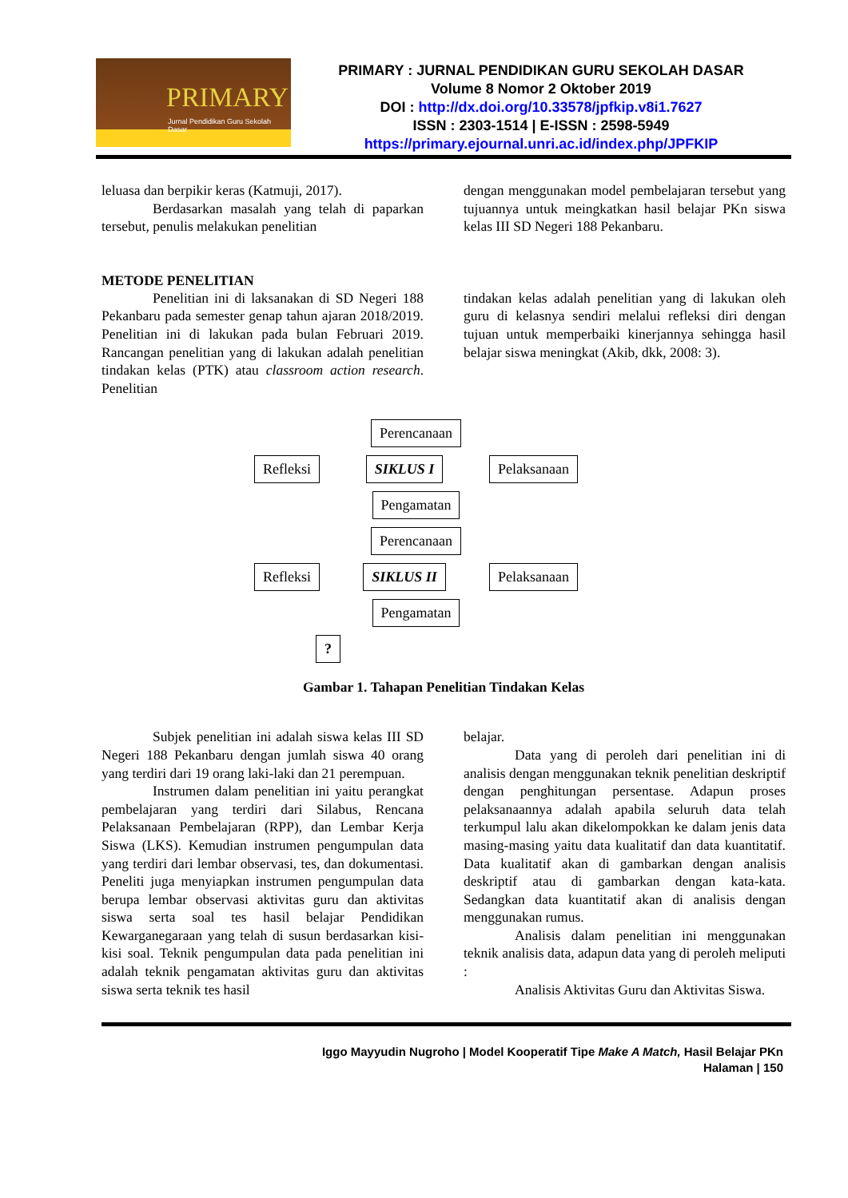PRIMARY
Jurnal Pendidikan Guru Sekolah Dasar
PRIMARY : JURNAL PENDIDIKAN GURU SEKOLAH DASAR
Volume 8 Nomor 2 Oktober 2019
DOI : http://dx.doi.org/10.33578/jpfkip.v8i1.7627
ISSN : 2303-1514 | E-ISSN : 2598-5949
https://primary.ejournal.unri.ac.id/index.php/JPFKIP
leluasa dan berpikir keras (Katmuji, 2017).
Berdasarkan masalah yang telah di paparkan tersebut, penulis melakukan penelitian
dengan menggunakan model pembelajaran tersebut yang tujuannya untuk meingkatkan hasil belajar PKn siswa kelas III SD Negeri 188 Pekanbaru.
METODE PENELITIAN
Penelitian ini di laksanakan di SD Negeri 188 Pekanbaru pada semester genap tahun ajaran 2018/2019. Penelitian ini di lakukan pada bulan Februari 2019. Rancangan penelitian yang di lakukan adalah penelitian tindakan kelas (PTK) atau classroom action research. Penelitian
tindakan kelas adalah penelitian yang di lakukan oleh guru di kelasnya sendiri melalui refleksi diri dengan tujuan untuk memperbaiki kinerjannya sehingga hasil belajar siswa meningkat (Akib, dkk, 2008: 3).
Perencanaan
Refleksi SIKLUS I Pelaksanaan
Pengamatan
Perencanaan
Refleksi SIKLUS II Pelaksanaan
Pengamatan
?
Gambar 1. Tahapan Penelitian Tindakan Kelas
Subjek penelitian ini adalah siswa kelas III SD Negeri 188 Pekanbaru dengan jumlah siswa 40 orang yang terdiri dari 19 orang laki-laki dan 21 perempuan.
Instrumen dalam penelitian ini yaitu perangkat pembelajaran yang terdiri dari Silabus, Rencana Pelaksanaan Pembelajaran (RPP), dan Lembar Kerja Siswa (LKS). Kemudian instrumen pengumpulan data yang terdiri dari lembar observasi, tes, dan dokumentasi. Peneliti juga menyiapkan instrumen pengumpulan data berupa lembar observasi aktivitas guru dan aktivitas siswa serta soal tes hasil belajar Pendidikan Kewarganegaraan yang telah di susun berdasarkan kisi-kisi soal. Teknik pengumpulan data pada penelitian ini adalah teknik pengamatan aktivitas guru dan aktivitas siswa serta teknik tes hasil
belajar.
Data yang di peroleh dari penelitian ini di analisis dengan menggunakan teknik penelitian deskriptif dengan penghitungan persentase. Adapun proses pelaksanaannya adalah apabila seluruh data telah terkumpul lalu akan dikelompokkan ke dalam jenis data masing-masing yaitu data kualitatif dan data kuantitatif. Data kualitatif akan di gambarkan dengan analisis deskriptif atau di gambarkan dengan kata-kata. Sedangkan data kuantitatif akan di analisis dengan menggunakan rumus.
Analisis dalam penelitian ini menggunakan teknik analisis data, adapun data yang di peroleh meliputi :
Analisis Aktivitas Guru dan Aktivitas Siswa.
Iggo Mayyudin Nugroho | Model Kooperatif Tipe Make A Match, Hasil Belajar PKn
Halaman | 150